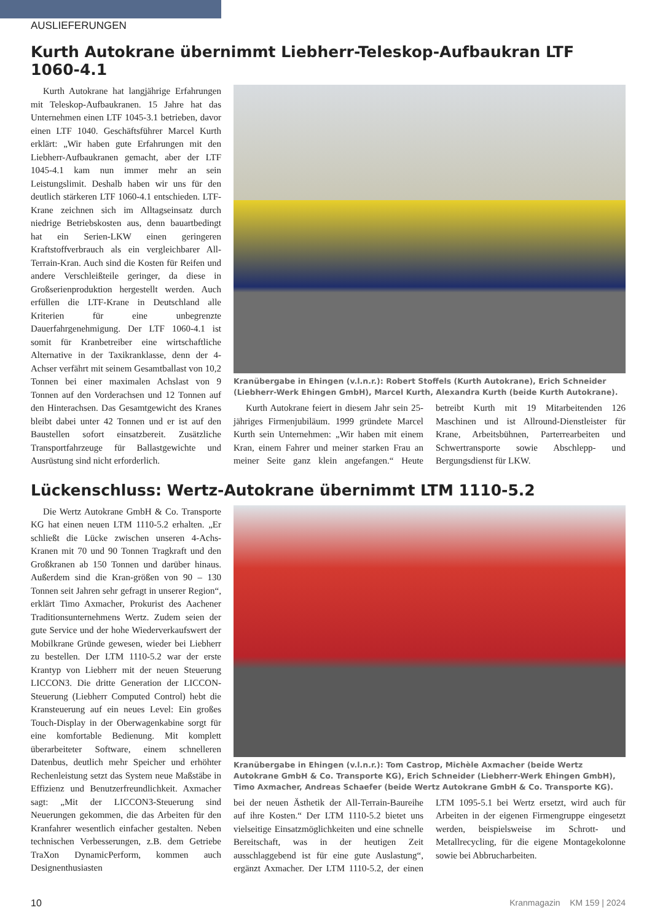AUSLIEFERUNGEN
Kurth Autokrane übernimmt Liebherr-Teleskop-Aufbaukran LTF 1060-4.1
Kurth Autokrane hat langjährige Erfahrungen mit Teleskop-Aufbaukranen. 15 Jahre hat das Unternehmen einen LTF 1045-3.1 betrieben, davor einen LTF 1040. Geschäftsführer Marcel Kurth erklärt: „Wir haben gute Erfahrungen mit den Liebherr-Aufbaukranen gemacht, aber der LTF 1045-4.1 kam nun immer mehr an sein Leistungslimit. Deshalb haben wir uns für den deutlich stärkeren LTF 1060-4.1 entschieden. LTF-Krane zeichnen sich im Alltagseinsatz durch niedrige Betriebskosten aus, denn bauartbedingt hat ein Serien-LKW einen geringeren Kraftstoffverbrauch als ein vergleichbarer All-Terrain-Kran. Auch sind die Kosten für Reifen und andere Verschleißteile geringer, da diese in Großserienproduktion hergestellt werden. Auch erfüllen die LTF-Krane in Deutschland alle Kriterien für eine unbegrenzte Dauerfahrgenehmigung. Der LTF 1060-4.1 ist somit für Kranbetreiber eine wirtschaftliche Alternative in der Taxikranklasse, denn der 4-Achser verfährt mit seinem Gesamtballast von 10,2 Tonnen bei einer maximalen Achslast von 9 Tonnen auf den Vorderachsen und 12 Tonnen auf den Hinterachsen. Das Gesamtgewicht des Kranes bleibt dabei unter 42 Tonnen und er ist auf den Baustellen sofort einsatzbereit. Zusätzliche Transportfahrzeuge für Ballastgewichte und Ausrüstung sind nicht erforderlich.
Kranübergabe in Ehingen (v.l.n.r.): Robert Stoffels (Kurth Autokrane), Erich Schneider (Liebherr-Werk Ehingen GmbH), Marcel Kurth, Alexandra Kurth (beide Kurth Autokrane).
Kurth Autokrane feiert in diesem Jahr sein 25-jähriges Firmenjubiläum. 1999 gründete Marcel Kurth sein Unternehmen: „Wir haben mit einem Kran, einem Fahrer und meiner starken Frau an meiner Seite ganz klein angefangen.“ Heute betreibt Kurth mit 19 Mitarbeitenden 126 Maschinen und ist Allround-Dienstleister für Krane, Arbeitsbühnen, Parterrearbeiten und Schwertransporte sowie Abschlepp- und Bergungsdienst für LKW.
Lückenschluss: Wertz-Autokrane übernimmt LTM 1110-5.2
Die Wertz Autokrane GmbH & Co. Transporte KG hat einen neuen LTM 1110-5.2 erhalten. „Er schließt die Lücke zwischen unseren 4-Achs-Kranen mit 70 und 90 Tonnen Tragkraft und den Großkranen ab 150 Tonnen und darüber hinaus. Außerdem sind die Kran-größen von 90 – 130 Tonnen seit Jahren sehr gefragt in unserer Region“, erklärt Timo Axmacher, Prokurist des Aachener Traditionsunternehmens Wertz. Zudem seien der gute Service und der hohe Wiederverkaufswert der Mobilkrane Gründe gewesen, wieder bei Liebherr zu bestellen. Der LTM 1110-5.2 war der erste Krantyp von Liebherr mit der neuen Steuerung LICCON3. Die dritte Generation der LICCON-Steuerung (Liebherr Computed Control) hebt die Kransteuerung auf ein neues Level: Ein großes Touch-Display in der Oberwagenkabine sorgt für eine komfortable Bedienung. Mit komplett überarbeiteter Software, einem schnelleren Datenbus, deutlich mehr Speicher und erhöhter Rechenleistung setzt das System neue Maßstäbe in Effizienz und Benutzerfreundlichkeit. Axmacher sagt: „Mit der LICCON3-Steuerung sind Neuerungen gekommen, die das Arbeiten für den Kranfahrer wesentlich einfacher gestalten. Neben technischen Verbesserungen, z.B. dem Getriebe TraXon DynamicPerform, kommen auch Designenthusiasten
Kranübergabe in Ehingen (v.l.n.r.): Tom Castrop, Michèle Axmacher (beide Wertz Autokrane GmbH & Co. Transporte KG), Erich Schneider (Liebherr-Werk Ehingen GmbH), Timo Axmacher, Andreas Schaefer (beide Wertz Autokrane GmbH & Co. Transporte KG).
bei der neuen Ästhetik der All-Terrain-Baureihe auf ihre Kosten.“ Der LTM 1110-5.2 bietet uns vielseitige Einsatzmöglichkeiten und eine schnelle Bereitschaft, was in der heutigen Zeit ausschlaggebend ist für eine gute Auslastung“, ergänzt Axmacher. Der LTM 1110-5.2, der einen LTM 1095-5.1 bei Wertz ersetzt, wird auch für Arbeiten in der eigenen Firmengruppe eingesetzt werden, beispielsweise im Schrott- und Metallrecycling, für die eigene Montagekolonne sowie bei Abbrucharbeiten.
10 Kranmagazin KM 159 | 2024